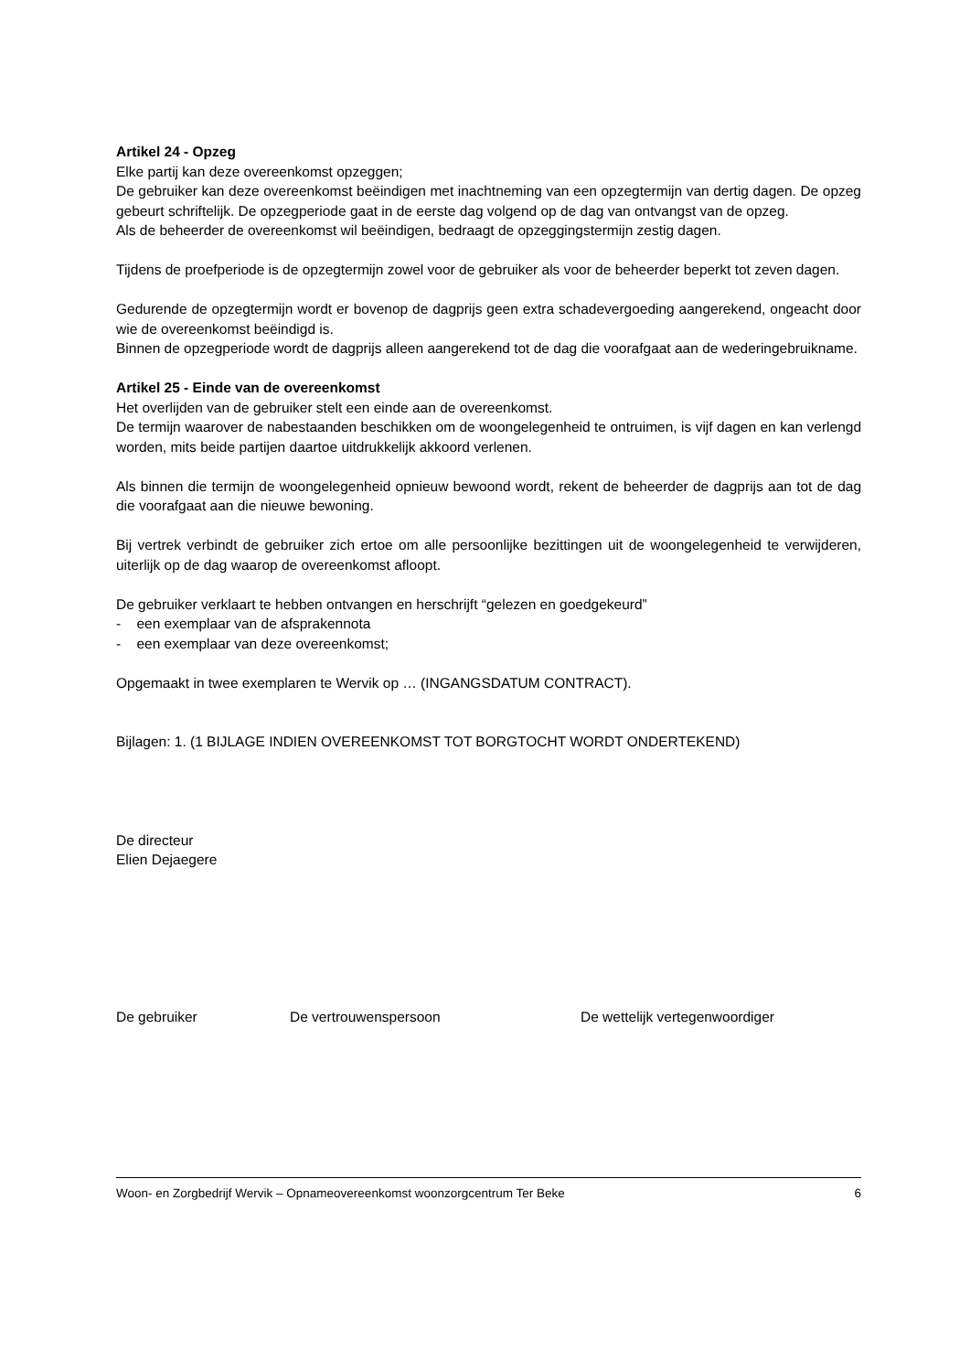Artikel 24 - Opzeg
Elke partij kan deze overeenkomst opzeggen;
De gebruiker kan deze overeenkomst beëindigen met inachtneming van een opzegtermijn van dertig dagen. De opzeg gebeurt schriftelijk. De opzegperiode gaat in de eerste dag volgend op de dag van ontvangst van de opzeg.
Als de beheerder de overeenkomst wil beëindigen, bedraagt de opzeggingstermijn zestig dagen.
Tijdens de proefperiode is de opzegtermijn zowel voor de gebruiker als voor de beheerder beperkt tot zeven dagen.
Gedurende de opzegtermijn wordt er bovenop de dagprijs geen extra schadevergoeding aangerekend, ongeacht door wie de overeenkomst beëindigd is.
Binnen de opzegperiode wordt de dagprijs alleen aangerekend tot de dag die voorafgaat aan de wederingebruikname.
Artikel 25 - Einde van de overeenkomst
Het overlijden van de gebruiker stelt een einde aan de overeenkomst.
De termijn waarover de nabestaanden beschikken om de woongelegenheid te ontruimen, is vijf dagen en kan verlengd worden, mits beide partijen daartoe uitdrukkelijk akkoord verlenen.
Als binnen die termijn de woongelegenheid opnieuw bewoond wordt, rekent de beheerder de dagprijs aan tot de dag die voorafgaat aan die nieuwe bewoning.
Bij vertrek verbindt de gebruiker zich ertoe om alle persoonlijke bezittingen uit de woongelegenheid te verwijderen, uiterlijk op de dag waarop de overeenkomst afloopt.
De gebruiker verklaart te hebben ontvangen en herschrijft “gelezen en goedgekeurd”
- een exemplaar van de afsprakennota
- een exemplaar van deze overeenkomst;
Opgemaakt in twee exemplaren te Wervik op … (INGANGSDATUM CONTRACT).
Bijlagen: 1. (1 BIJLAGE INDIEN OVEREENKOMST TOT BORGTOCHT WORDT ONDERTEKEND)
De directeur
Elien Dejaegere
De gebruiker De vertrouwenspersoon De wettelijk vertegenwoordiger
Woon- en Zorgbedrijf Wervik – Opnameovereenkomst woonzorgcentrum Ter Beke 6